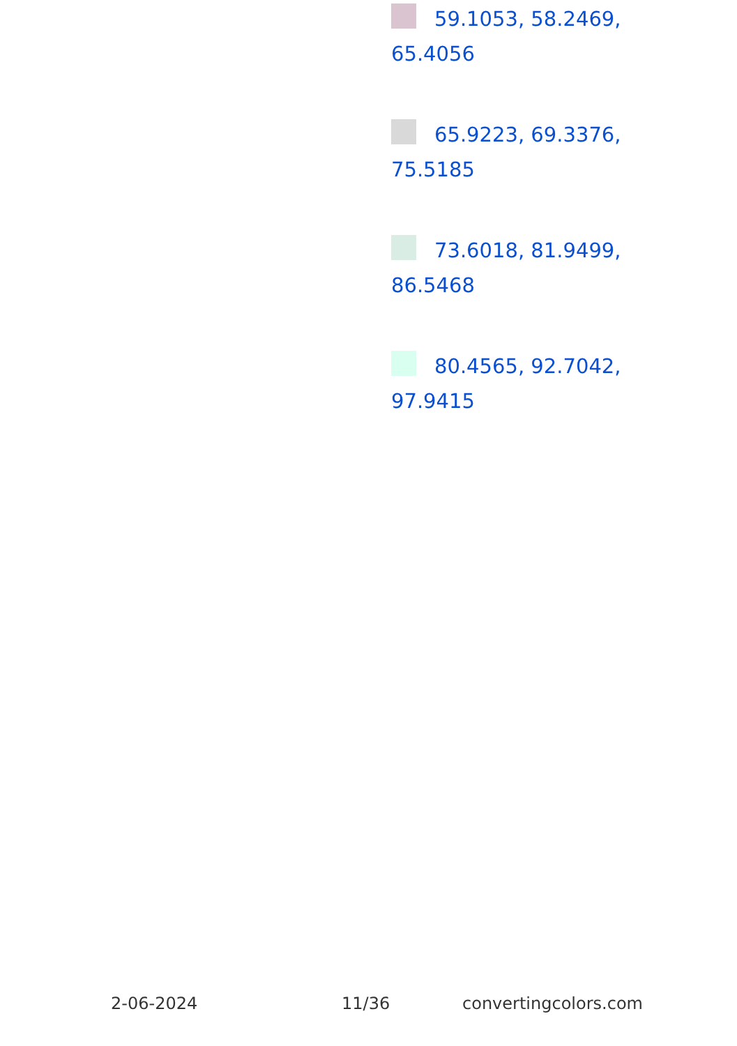59.1053, 58.2469, 65.4056
65.9223, 69.3376, 75.5185
73.6018, 81.9499, 86.5468
80.4565, 92.7042, 97.9415
2-06-2024 11/36 convertingcolors.com